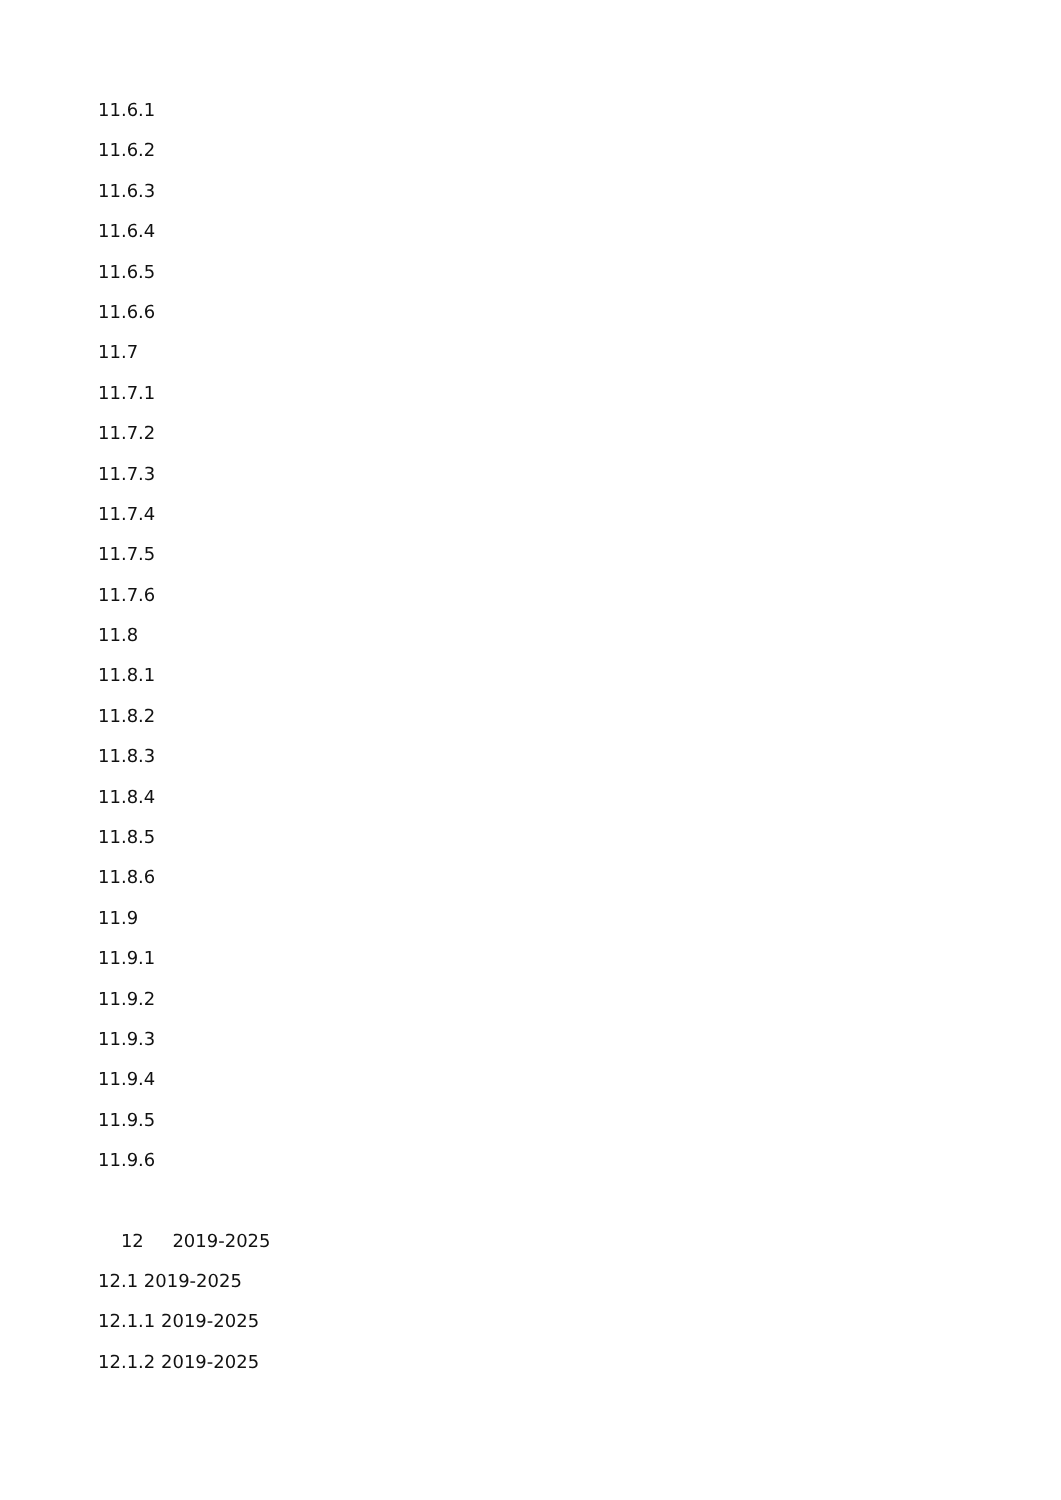11.6.1
11.6.2
11.6.3
11.6.4
11.6.5
11.6.6
11.7
11.7.1
11.7.2
11.7.3
11.7.4
11.7.5
11.7.6
11.8
11.8.1
11.8.2
11.8.3
11.8.4
11.8.5
11.8.6
11.9
11.9.1
11.9.2
11.9.3
11.9.4
11.9.5
11.9.6
12 2019-2025
12.1 2019-2025
12.1.1 2019-2025
12.1.2 2019-2025